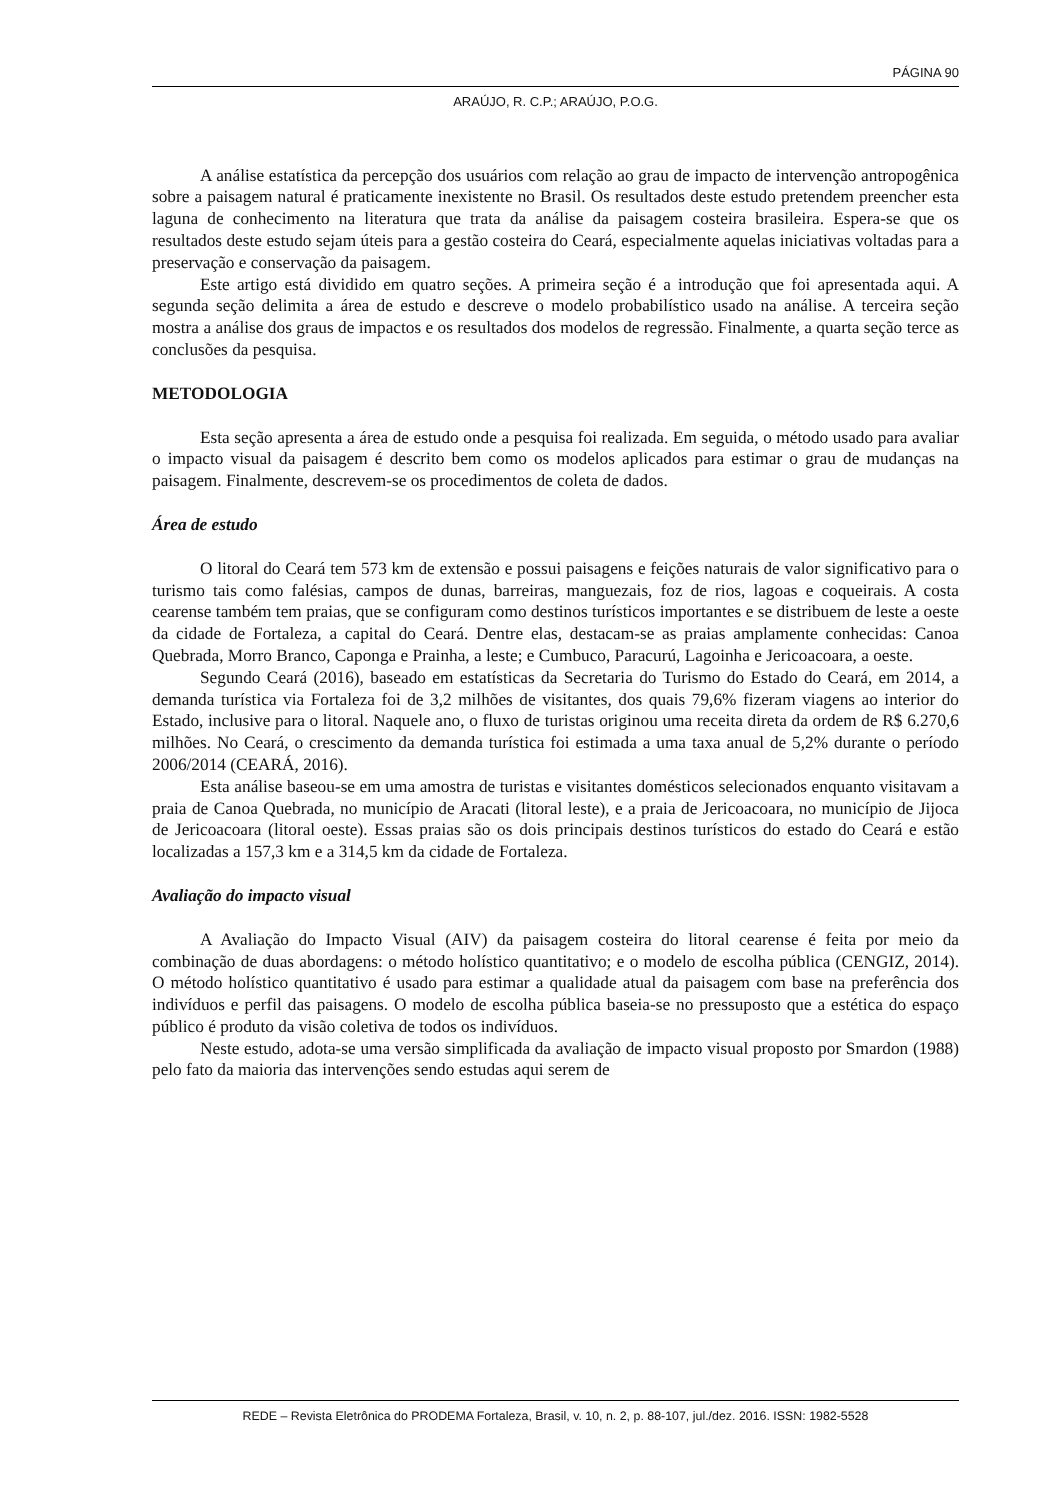PÁGINA 90
ARAÚJO, R. C.P.; ARAÚJO, P.O.G.
A análise estatística da percepção dos usuários com relação ao grau de impacto de intervenção antropogênica sobre a paisagem natural é praticamente inexistente no Brasil. Os resultados deste estudo pretendem preencher esta laguna de conhecimento na literatura que trata da análise da paisagem costeira brasileira. Espera-se que os resultados deste estudo sejam úteis para a gestão costeira do Ceará, especialmente aquelas iniciativas voltadas para a preservação e conservação da paisagem.
Este artigo está dividido em quatro seções. A primeira seção é a introdução que foi apresentada aqui. A segunda seção delimita a área de estudo e descreve o modelo probabilístico usado na análise. A terceira seção mostra a análise dos graus de impactos e os resultados dos modelos de regressão. Finalmente, a quarta seção terce as conclusões da pesquisa.
METODOLOGIA
Esta seção apresenta a área de estudo onde a pesquisa foi realizada. Em seguida, o método usado para avaliar o impacto visual da paisagem é descrito bem como os modelos aplicados para estimar o grau de mudanças na paisagem. Finalmente, descrevem-se os procedimentos de coleta de dados.
Área de estudo
O litoral do Ceará tem 573 km de extensão e possui paisagens e feições naturais de valor significativo para o turismo tais como falésias, campos de dunas, barreiras, manguezais, foz de rios, lagoas e coqueirais. A costa cearense também tem praias, que se configuram como destinos turísticos importantes e se distribuem de leste a oeste da cidade de Fortaleza, a capital do Ceará. Dentre elas, destacam-se as praias amplamente conhecidas: Canoa Quebrada, Morro Branco, Caponga e Prainha, a leste; e Cumbuco, Paracurú, Lagoinha e Jericoacoara, a oeste.
Segundo Ceará (2016), baseado em estatísticas da Secretaria do Turismo do Estado do Ceará, em 2014, a demanda turística via Fortaleza foi de 3,2 milhões de visitantes, dos quais 79,6% fizeram viagens ao interior do Estado, inclusive para o litoral. Naquele ano, o fluxo de turistas originou uma receita direta da ordem de R$ 6.270,6 milhões. No Ceará, o crescimento da demanda turística foi estimada a uma taxa anual de 5,2% durante o período 2006/2014 (CEARÁ, 2016).
Esta análise baseou-se em uma amostra de turistas e visitantes domésticos selecionados enquanto visitavam a praia de Canoa Quebrada, no município de Aracati (litoral leste), e a praia de Jericoacoara, no município de Jijoca de Jericoacoara (litoral oeste). Essas praias são os dois principais destinos turísticos do estado do Ceará e estão localizadas a 157,3 km e a 314,5 km da cidade de Fortaleza.
Avaliação do impacto visual
A Avaliação do Impacto Visual (AIV) da paisagem costeira do litoral cearense é feita por meio da combinação de duas abordagens: o método holístico quantitativo; e o modelo de escolha pública (CENGIZ, 2014). O método holístico quantitativo é usado para estimar a qualidade atual da paisagem com base na preferência dos indivíduos e perfil das paisagens. O modelo de escolha pública baseia-se no pressuposto que a estética do espaço público é produto da visão coletiva de todos os indivíduos.
Neste estudo, adota-se uma versão simplificada da avaliação de impacto visual proposto por Smardon (1988) pelo fato da maioria das intervenções sendo estudas aqui serem de
REDE – Revista Eletrônica do PRODEMA Fortaleza, Brasil, v. 10, n. 2, p. 88-107, jul./dez. 2016. ISSN: 1982-5528